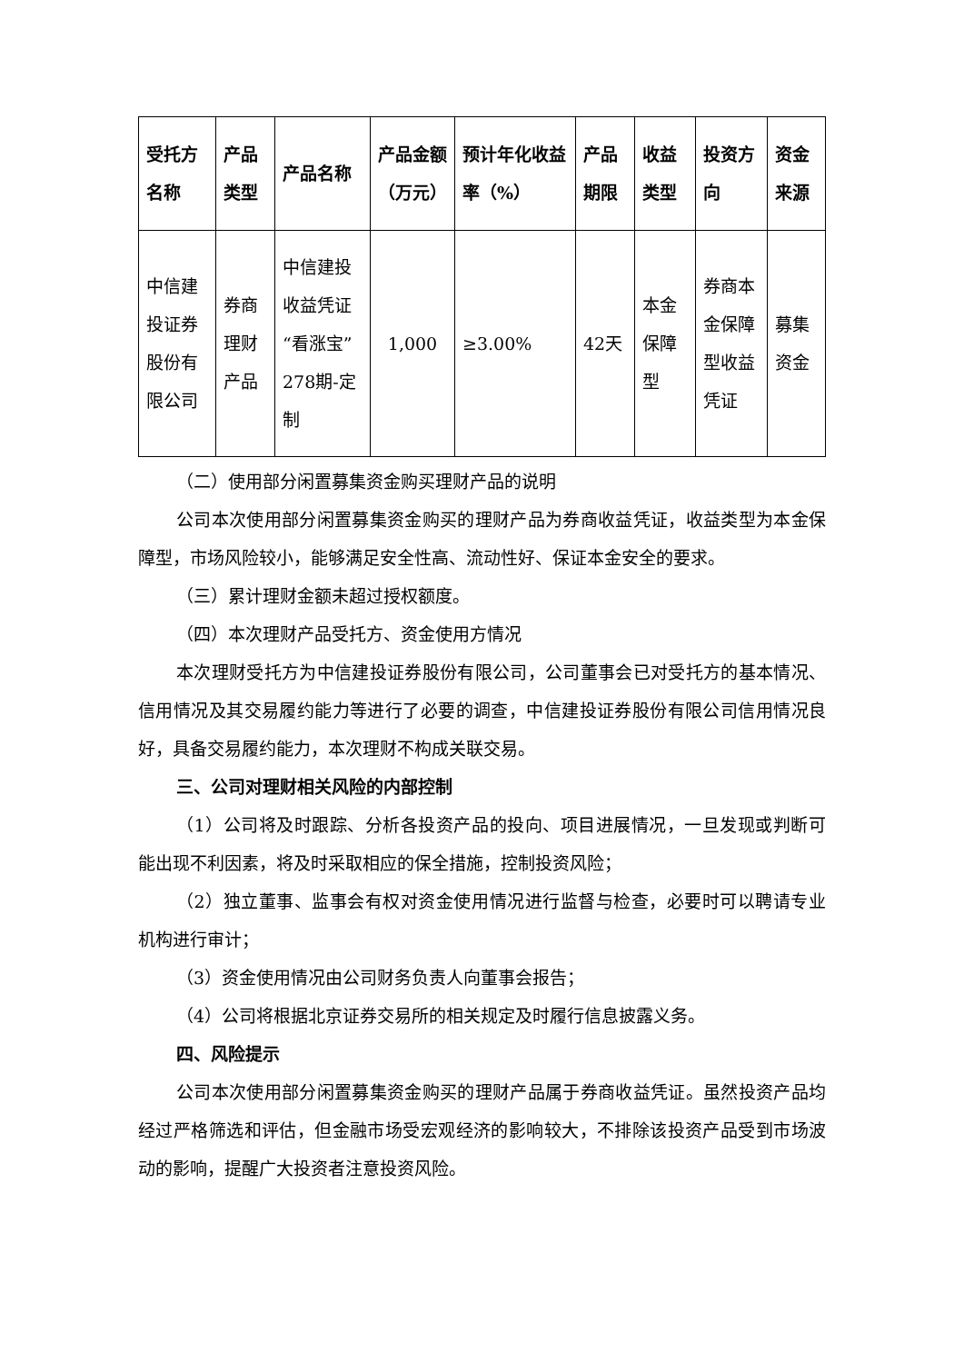| 受托方名称 | 产品类型 | 产品名称 | 产品金额（万元） | 预计年化收益率（%） | 产品期限 | 收益类型 | 投资方向 | 资金来源 |
| --- | --- | --- | --- | --- | --- | --- | --- | --- |
| 中信建投证券股份有限公司 | 券商理财产品 | 中信建投收益凭证“看涨宝”278期-定制 | 1,000 | ≥3.00% | 42天 | 本金保障型 | 券商本金保障型收益凭证 | 募集资金 |
（二）使用部分闲置募集资金购买理财产品的说明
公司本次使用部分闲置募集资金购买的理财产品为券商收益凭证，收益类型为本金保障型，市场风险较小，能够满足安全性高、流动性好、保证本金安全的要求。
（三）累计理财金额未超过授权额度。
（四）本次理财产品受托方、资金使用方情况
本次理财受托方为中信建投证券股份有限公司，公司董事会已对受托方的基本情况、信用情况及其交易履约能力等进行了必要的调查，中信建投证券股份有限公司信用情况良好，具备交易履约能力，本次理财不构成关联交易。
三、公司对理财相关风险的内部控制
（1）公司将及时跟踪、分析各投资产品的投向、项目进展情况，一旦发现或判断可能出现不利因素，将及时采取相应的保全措施，控制投资风险；
（2）独立董事、监事会有权对资金使用情况进行监督与检查，必要时可以聘请专业机构进行审计；
（3）资金使用情况由公司财务负责人向董事会报告；
（4）公司将根据北京证券交易所的相关规定及时履行信息披露义务。
四、风险提示
公司本次使用部分闲置募集资金购买的理财产品属于券商收益凭证。虽然投资产品均经过严格筛选和评估，但金融市场受宏观经济的影响较大，不排除该投资产品受到市场波动的影响，提醒广大投资者注意投资风险。